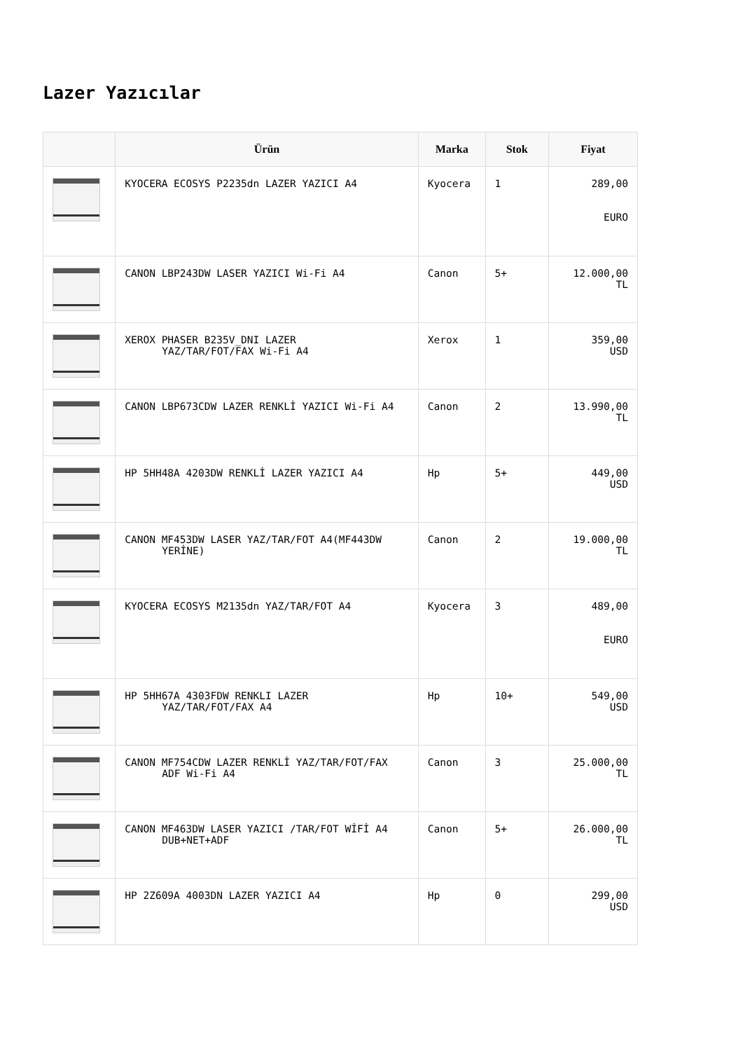Lazer Yazıcılar
| | Ürün | Marka | Stok | Fiyat |
| --- | --- | --- | --- | --- |
| | KYOCERA ECOSYS P2235dn LAZER YAZICI A4 | Kyocera | 1 | 289,00 EURO |
| | CANON LBP243DW LASER YAZICI Wi-Fi A4 | Canon | 5+ | 12.000,00 TL |
| | XEROX PHASER B235V_DNI LAZER YAZ/TAR/FOT/FAX Wi-Fi A4 | Xerox | 1 | 359,00 USD |
| | CANON LBP673CDW LAZER RENKLİ YAZICI Wi-Fi A4 | Canon | 2 | 13.990,00 TL |
| | HP 5HH48A 4203DW RENKLİ LAZER YAZICI A4 | Hp | 5+ | 449,00 USD |
| | CANON MF453DW LASER YAZ/TAR/FOT A4(MF443DW YERİNE) | Canon | 2 | 19.000,00 TL |
| | KYOCERA ECOSYS M2135dn YAZ/TAR/FOT A4 | Kyocera | 3 | 489,00 EURO |
| | HP 5HH67A 4303FDW RENKLI LAZER YAZ/TAR/FOT/FAX A4 | Hp | 10+ | 549,00 USD |
| | CANON MF754CDW LAZER RENKLİ YAZ/TAR/FOT/FAX ADF Wi-Fi A4 | Canon | 3 | 25.000,00 TL |
| | CANON MF463DW LASER YAZICI /TAR/FOT WİFİ A4 DUB+NET+ADF | Canon | 5+ | 26.000,00 TL |
| | HP 2Z609A 4003DN LAZER YAZICI A4 | Hp | 0 | 299,00 USD |